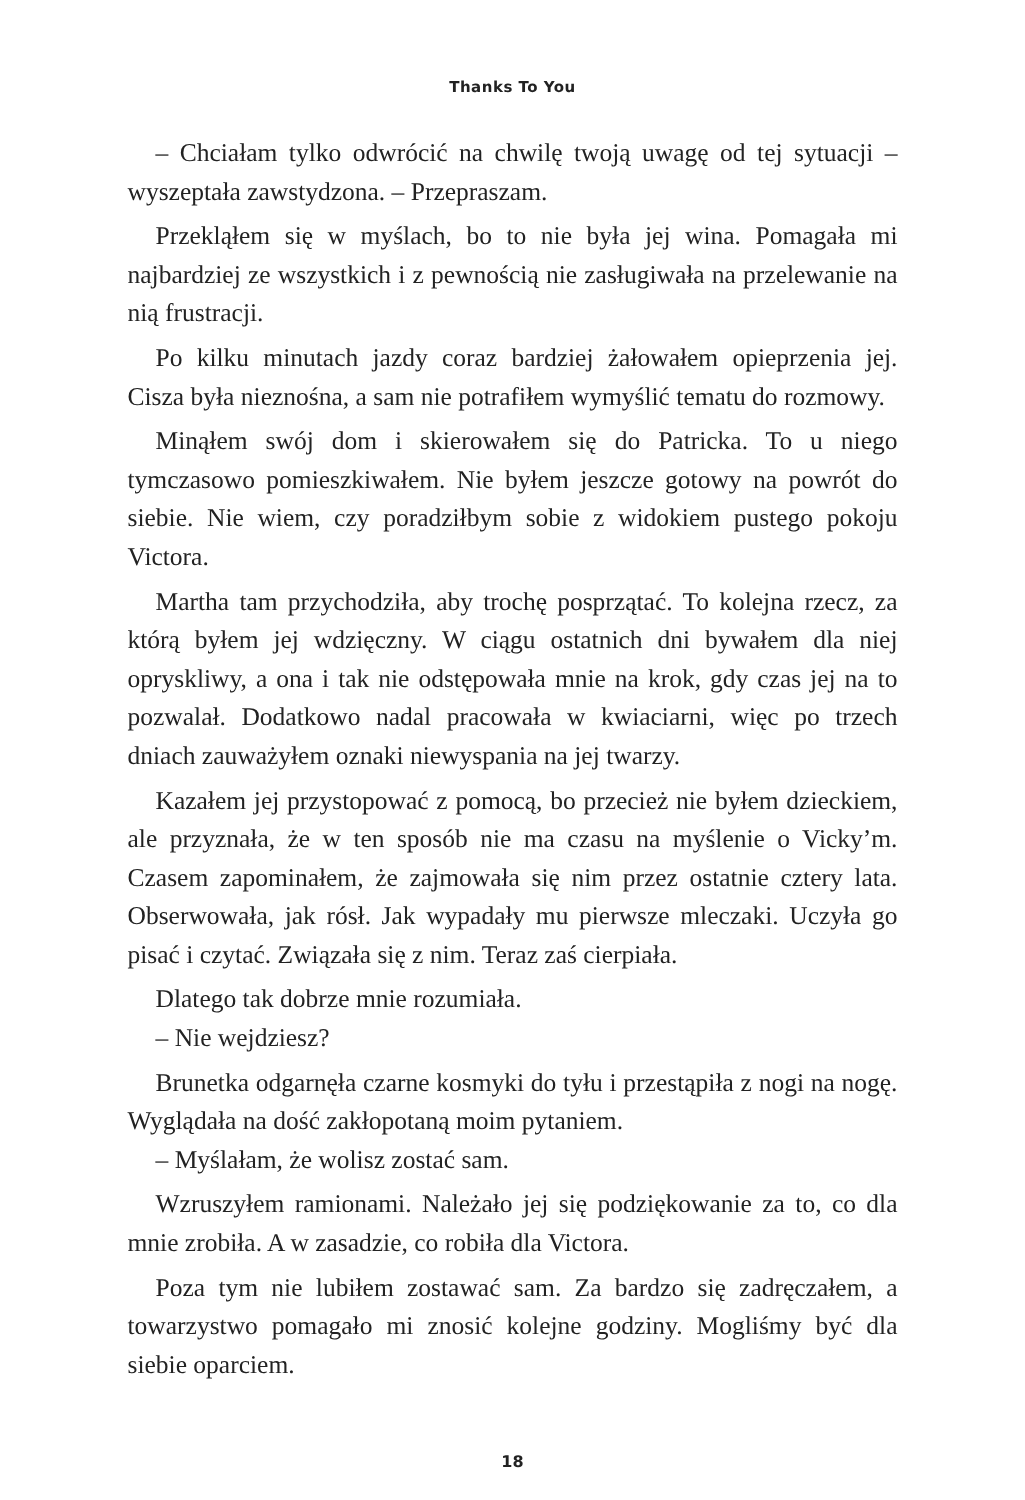Thanks To You
– Chciałam tylko odwrócić na chwilę twoją uwagę od tej sytuacji – wyszeptała zawstydzona. – Przepraszam.
Przekląłem się w myślach, bo to nie była jej wina. Pomagała mi najbardziej ze wszystkich i z pewnością nie zasługiwała na przelewanie na nią frustracji.
Po kilku minutach jazdy coraz bardziej żałowałem opieprzenia jej. Cisza była nieznośna, a sam nie potrafiłem wymyślić tematu do rozmowy.
Minąłem swój dom i skierowałem się do Patricka. To u niego tymczasowo pomieszkiwałem. Nie byłem jeszcze gotowy na powrót do siebie. Nie wiem, czy poradziłbym sobie z widokiem pustego pokoju Victora.
Martha tam przychodziła, aby trochę posprzątać. To kolejna rzecz, za którą byłem jej wdzięczny. W ciągu ostatnich dni bywałem dla niej opryskliwy, a ona i tak nie odstępowała mnie na krok, gdy czas jej na to pozwalał. Dodatkowo nadal pracowała w kwiaciarni, więc po trzech dniach zauważyłem oznaki niewyspania na jej twarzy.
Kazałem jej przystopować z pomocą, bo przecież nie byłem dzieckiem, ale przyznała, że w ten sposób nie ma czasu na myślenie o Vicky’m. Czasem zapominałem, że zajmowała się nim przez ostatnie cztery lata. Obserwowała, jak rósł. Jak wypadały mu pierwsze mleczaki. Uczyła go pisać i czytać. Związała się z nim. Teraz zaś cierpiała.
Dlatego tak dobrze mnie rozumiała.
– Nie wejdziesz?
Brunetka odgarnęła czarne kosmyki do tyłu i przestąpiła z nogi na nogę. Wyglądała na dość zakłopotaną moim pytaniem.
– Myślałam, że wolisz zostać sam.
Wzruszyłem ramionami. Należało jej się podziękowanie za to, co dla mnie zrobiła. A w zasadzie, co robiła dla Victora.
Poza tym nie lubiłem zostawać sam. Za bardzo się zadręczałem, a towarzystwo pomagało mi znosić kolejne godziny. Mogliśmy być dla siebie oparciem.
18